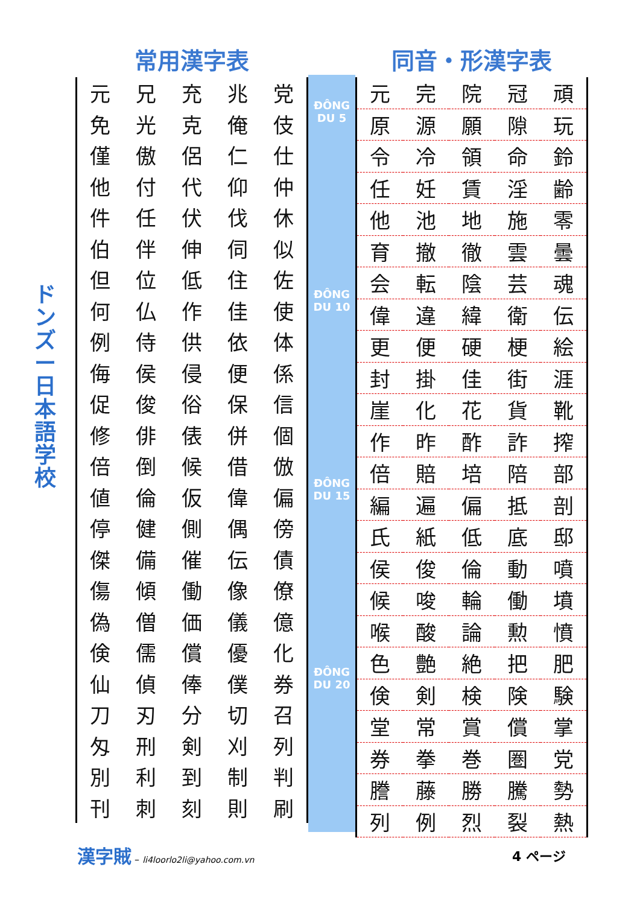ド ン ズ ー 日 本 語 学 校
常用漢字表
| 元 | 兄 | 充 | 兆 | 党 |
| 免 | 光 | 克 | 俺 | 伎 |
| 僅 | 傲 | 侶 | 仁 | 仕 |
| 他 | 付 | 代 | 仰 | 仲 |
| 件 | 任 | 伏 | 伐 | 休 |
| 伯 | 伴 | 伸 | 伺 | 似 |
| 但 | 位 | 低 | 住 | 佐 |
| 何 | 仏 | 作 | 佳 | 使 |
| 例 | 侍 | 供 | 依 | 体 |
| 侮 | 侯 | 侵 | 便 | 係 |
| 促 | 俊 | 俗 | 保 | 信 |
| 修 | 俳 | 俵 | 併 | 個 |
| 倍 | 倒 | 候 | 借 | 倣 |
| 値 | 倫 | 仮 | 偉 | 偏 |
| 停 | 健 | 側 | 偶 | 傍 |
| 傑 | 備 | 催 | 伝 | 債 |
| 傷 | 傾 | 働 | 像 | 僚 |
| 偽 | 僧 | 価 | 儀 | 億 |
| 倹 | 儒 | 償 | 優 | 化 |
| 仙 | 偵 | 俸 | 僕 | 券 |
| 刀 | 刃 | 分 | 切 | 召 |
| 匁 | 刑 | 剣 | 刈 | 列 |
| 別 | 利 | 到 | 制 | 判 |
| 刊 | 刺 | 刻 | 則 | 刷 |
ĐÔNG DU 5
ĐÔNG DU 10
ĐÔNG DU 15
ĐÔNG DU 20
同音・形漢字表
| 元 | 完 | 院 | 冠 | 頑 |
| 原 | 源 | 願 | 隙 | 玩 |
| 令 | 冷 | 領 | 命 | 鈴 |
| 任 | 妊 | 賃 | 淫 | 齢 |
| 他 | 池 | 地 | 施 | 零 |
| 育 | 撤 | 徹 | 雲 | 曇 |
| 会 | 転 | 陰 | 芸 | 魂 |
| 偉 | 違 | 緯 | 衛 | 伝 |
| 更 | 便 | 硬 | 梗 | 絵 |
| 封 | 掛 | 佳 | 街 | 涯 |
| 崖 | 化 | 花 | 貨 | 靴 |
| 作 | 昨 | 酢 | 詐 | 搾 |
| 倍 | 賠 | 培 | 陪 | 部 |
| 編 | 遍 | 偏 | 抵 | 剖 |
| 氏 | 紙 | 低 | 底 | 邸 |
| 侯 | 俊 | 倫 | 動 | 噴 |
| 候 | 唆 | 輪 | 働 | 墳 |
| 喉 | 酸 | 論 | 勲 | 憤 |
| 色 | 艶 | 絶 | 把 | 肥 |
| 倹 | 剣 | 検 | 険 | 験 |
| 堂 | 常 | 賞 | 償 | 掌 |
| 券 | 拳 | 巻 | 圏 | 党 |
| 謄 | 藤 | 勝 | 騰 | 勢 |
| 列 | 例 | 烈 | 裂 | 熱 |
漢字賊 – li4loorlo2li@yahoo.com.vn
4 ページ